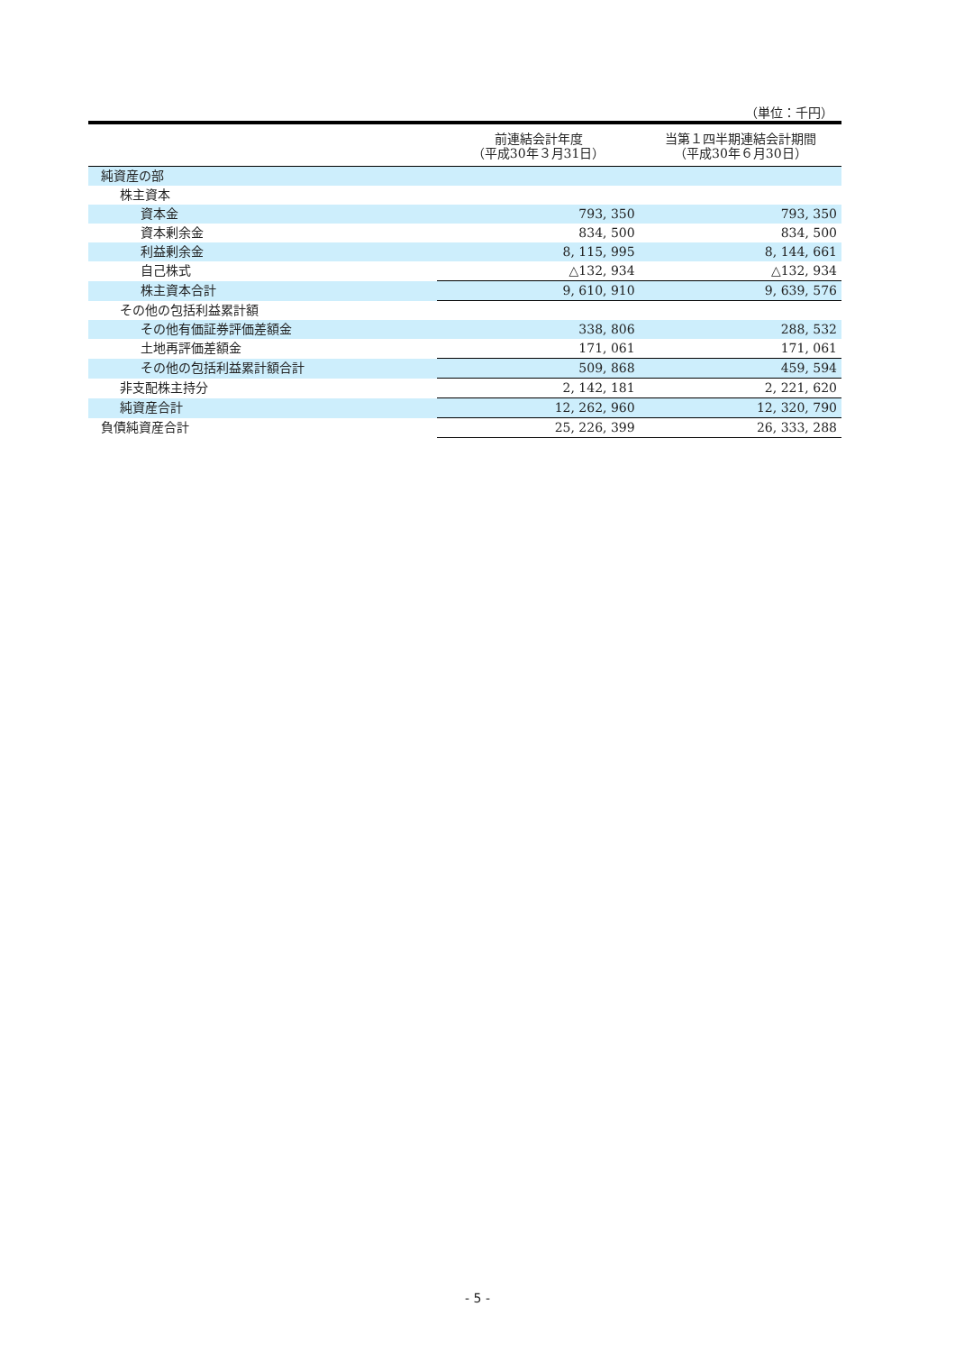（単位：千円）
| | 前連結会計年度 （平成30年３月31日） | 当第１四半期連結会計期間 （平成30年６月30日） |
| --- | --- | --- |
| 純資産の部 | | |
| 株主資本 | | |
| 資本金 | 793, 350 | 793, 350 |
| 資本剰余金 | 834, 500 | 834, 500 |
| 利益剰余金 | 8, 115, 995 | 8, 144, 661 |
| 自己株式 | △132, 934 | △132, 934 |
| 株主資本合計 | 9, 610, 910 | 9, 639, 576 |
| その他の包括利益累計額 | | |
| その他有価証券評価差額金 | 338, 806 | 288, 532 |
| 土地再評価差額金 | 171, 061 | 171, 061 |
| その他の包括利益累計額合計 | 509, 868 | 459, 594 |
| 非支配株主持分 | 2, 142, 181 | 2, 221, 620 |
| 純資産合計 | 12, 262, 960 | 12, 320, 790 |
| 負債純資産合計 | 25, 226, 399 | 26, 333, 288 |
- 5 -